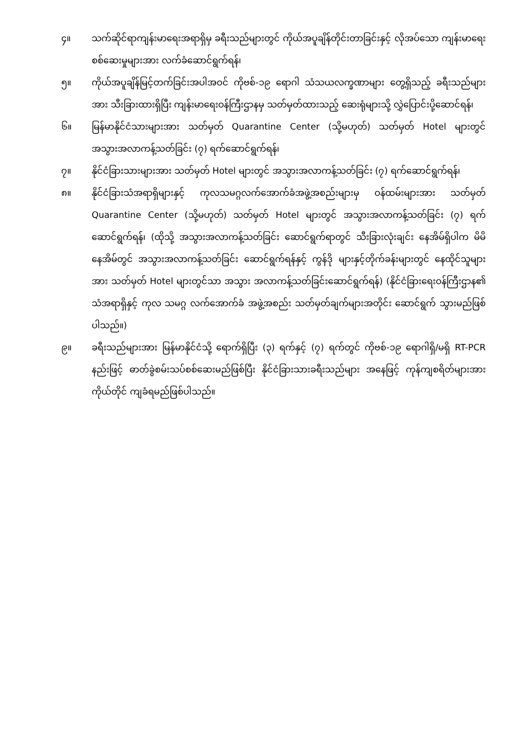၄။ သက်ဆိုင်ရာကျန်းမာရေးအရာရှိမှ ခရီးသည်များတွင် ကိုယ်အပူချိန်တိုင်းတာခြင်းနှင့် လိုအပ်သော ကျန်းမာရေးစစ်ဆေးမှုများအား လက်ခံဆောင်ရွက်ရန်၊
၅။ ကိုယ်အပူချိန်မြင့်တက်ခြင်းအပါအဝင် ကိုဗစ်-၁၉ ရောဂါ သံသယလက္ခဏာများ တွေ့ရှိသည့် ခရီးသည်များအား သီးခြားထားရှိပြီး ကျန်းမာရေးဝန်ကြီးဌာနမှ သတ်မှတ်ထားသည့် ဆေးရုံများသို့ လွှဲပြောင်းပို့ဆောင်ရန်၊
၆။ မြန်မာနိုင်ငံသားများအား သတ်မှတ် Quarantine Center (သို့မဟုတ်) သတ်မှတ် Hotel များတွင် အသွားအလာကန့်သတ်ခြင်း (၇) ရက်ဆောင်ရွက်ရန်၊
၇။ နိုင်ငံခြားသားများအား သတ်မှတ် Hotel များတွင် အသွားအလာကန့်သတ်ခြင်း (၇) ရက်ဆောင်ရွက်ရန်၊
၈။ နိုင်ငံခြားသံအရာရှိများနှင့် ကုလသမဂ္ဂလက်အောက်ခံအဖွဲ့အစည်းများမှ ဝန်ထမ်းများအား သတ်မှတ် Quarantine Center (သို့မဟုတ်) သတ်မှတ် Hotel များတွင် အသွားအလာကန့်သတ်ခြင်း (၇) ရက်ဆောင်ရွက်ရန်၊ (ထိုသို့ အသွားအလာကန့်သတ်ခြင်း ဆောင်ရွက်ရာတွင် သီးခြားလုံးချင်း နေအိမ်ရှိပါက မိမိနေအိမ်တွင် အသွားအလာကန့်သတ်ခြင်း ဆောင်ရွက်ရန်နှင့် ကွန်ဒို များနှင့်တိုက်ခန်းများတွင် နေထိုင်သူများအား သတ်မှတ် Hotel များတွင်သာ အသွား အလာကန့်သတ်ခြင်းဆောင်ရွက်ရန်) (နိုင်ငံခြားရေးဝန်ကြီးဌာန၏ သံအရာရှိနှင့် ကုလ သမဂ္ဂ လက်အောက်ခံ အဖွဲ့အစည်း သတ်မှတ်ချက်များအတိုင်း ဆောင်ရွက် သွားမည်ဖြစ်ပါသည်။)
၉။ ခရီးသည်များအား မြန်မာနိုင်ငံသို့ ရောက်ရှိပြီး (၃) ရက်နှင့် (၇) ရက်တွင် ကိုဗစ်-၁၉ ရောဂါရှိ/မရှိ RT-PCR နည်းဖြင့် ဓာတ်ခွဲစမ်းသပ်စစ်ဆေးမည်ဖြစ်ပြီး နိုင်ငံခြားသားခရီးသည်များ အနေဖြင့် ကုန်ကျစရိတ်များအား ကိုယ်တိုင် ကျခံရမည်ဖြစ်ပါသည်။